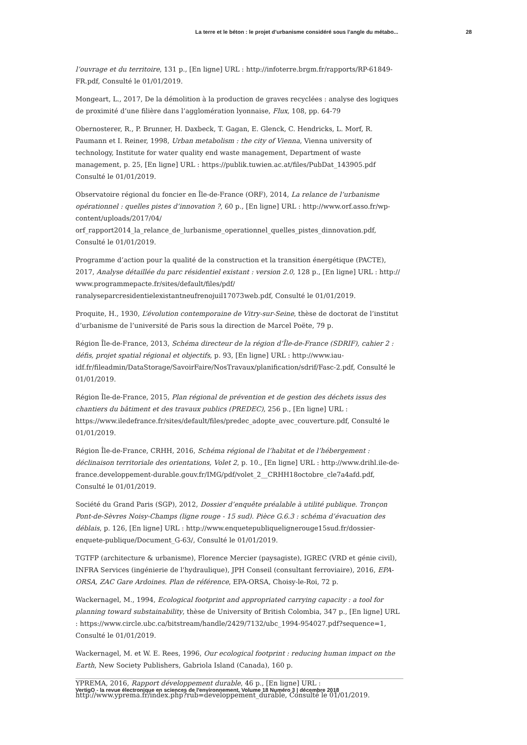La terre et le béton : le projet d’urbanisme considéré sous l’angle du métabo... 28
l’ouvrage et du territoire, 131 p., [En ligne] URL : http://infoterre.brgm.fr/rapports/RP-61849-FR.pdf, Consulté le 01/01/2019.
Mongeart, L., 2017, De la démolition à la production de graves recyclées : analyse des logiques de proximité d’une filière dans l’agglomération lyonnaise, Flux, 108, pp. 64-79
Obernosterer, R., P. Brunner, H. Daxbeck, T. Gagan, E. Glenck, C. Hendricks, L. Morf, R. Paumann et I. Reiner, 1998, Urban metabolism : the city of Vienna, Vienna university of technology, Institute for water quality end waste management, Department of waste management, p. 25, [En ligne] URL : https://publik.tuwien.ac.at/files/PubDat_143905.pdf Consulté le 01/01/2019.
Observatoire régional du foncier en Île-de-France (ORF), 2014, La relance de l’urbanisme opérationnel : quelles pistes d’innovation ?, 60 p., [En ligne] URL : http://www.orf.asso.fr/wp-content/uploads/2017/04/
orf_rapport2014_la_relance_de_lurbanisme_operationnel_quelles_pistes_dinnovation.pdf, Consulté le 01/01/2019.
Programme d’action pour la qualité de la construction et la transition énergétique (PACTE), 2017, Analyse détaillée du parc résidentiel existant : version 2.0, 128 p., [En ligne] URL : http://
www.programmepacte.fr/sites/default/files/pdf/
ranalyseparcresidentielexistantneufrenojuil17073web.pdf, Consulté le 01/01/2019.
Proquite, H., 1930, L’évolution contemporaine de Vitry-sur-Seine, thèse de doctorat de l’institut d’urbanisme de l’université de Paris sous la direction de Marcel Poëte, 79 p.
Région Île-de-France, 2013, Schéma directeur de la région d’Île-de-France (SDRIF), cahier 2 : défis, projet spatial régional et objectifs, p. 93, [En ligne] URL : http://www.iau-idf.fr/fileadmin/DataStorage/SavoirFaire/NosTravaux/planification/sdrif/Fasc-2.pdf, Consulté le 01/01/2019.
Région Île-de-France, 2015, Plan régional de prévention et de gestion des déchets issus des chantiers du bâtiment et des travaux publics (PREDEC), 256 p., [En ligne] URL : https://www.iledefrance.fr/sites/default/files/predec_adopte_avec_couverture.pdf, Consulté le 01/01/2019.
Région Île-de-France, CRHH, 2016, Schéma régional de l’habitat et de l’hébergement : déclinaison territoriale des orientations, Volet 2, p. 10., [En ligne] URL : http://www.drihl.ile-de-france.developpement-durable.gouv.fr/IMG/pdf/volet_2__CRHH18octobre_cle7a4afd.pdf, Consulté le 01/01/2019.
Société du Grand Paris (SGP), 2012, Dossier d’enquête préalable à utilité publique. Tronçon Pont-de-Sèvres Noisy-Champs (ligne rouge - 15 sud). Pièce G.6.3 : schéma d’évacuation des déblais, p. 126, [En ligne] URL : http://www.enquetepubliquelignerouge15sud.fr/dossier-enquete-publique/Document_G-63/, Consulté le 01/01/2019.
TGTFP (architecture & urbanisme), Florence Mercier (paysagiste), IGREC (VRD et génie civil), INFRA Services (ingénierie de l'hydraulique), JPH Conseil (consultant ferroviaire), 2016, EPA-ORSA, ZAC Gare Ardoines. Plan de référence, EPA-ORSA, Choisy-le-Roi, 72 p.
Wackernagel, M., 1994, Ecological footprint and appropriated carrying capacity : a tool for planning toward substainability, thèse de University of British Colombia, 347 p., [En ligne] URL : https://www.circle.ubc.ca/bitstream/handle/2429/7132/ubc_1994-954027.pdf?sequence=1, Consulté le 01/01/2019.
Wackernagel, M. et W. E. Rees, 1996, Our ecological footprint : reducing human impact on the Earth, New Society Publishers, Gabriola Island (Canada), 160 p.
YPREMA, 2016, Rapport développement durable, 46 p., [En ligne] URL : http://www.yprema.fr/index.php?rub=developpement_durable, Consulté le 01/01/2019.
VertigO - la revue électronique en sciences de l'environnement, Volume 18 Numéro 3 | décembre 2018